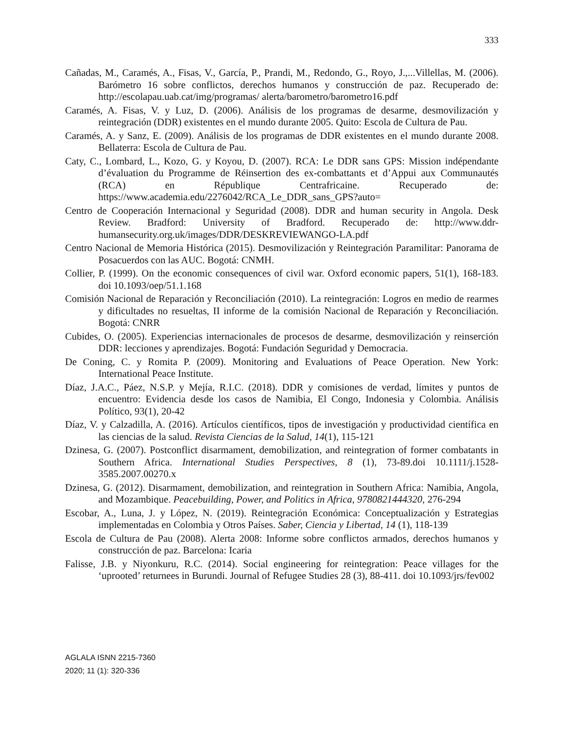333
Cañadas, M., Caramés, A., Fisas, V., García, P., Prandi, M., Redondo, G., Royo, J.,...Villellas, M. (2006). Barómetro 16 sobre conflictos, derechos humanos y construcción de paz. Recuperado de: http://escolapau.uab.cat/img/programas/ alerta/barometro/barometro16.pdf
Caramés, A. Fisas, V. y Luz, D. (2006). Análisis de los programas de desarme, desmovilización y reintegración (DDR) existentes en el mundo durante 2005. Quito: Escola de Cultura de Pau.
Caramés, A. y Sanz, E. (2009). Análisis de los programas de DDR existentes en el mundo durante 2008. Bellaterra: Escola de Cultura de Pau.
Caty, C., Lombard, L., Kozo, G. y Koyou, D. (2007). RCA: Le DDR sans GPS: Mission indépendante d’évaluation du Programme de Réinsertion des ex-combattants et d’Appui aux Communautés (RCA) en République Centrafricaine. Recuperado de: https://www.academia.edu/2276042/RCA_Le_DDR_sans_GPS?auto=
Centro de Cooperación Internacional y Seguridad (2008). DDR and human security in Angola. Desk Review. Bradford: University of Bradford. Recuperado de: http://www.ddr-humansecurity.org.uk/images/DDR/DESKREVIEWANGO-LA.pdf
Centro Nacional de Memoria Histórica (2015). Desmovilización y Reintegración Paramilitar: Panorama de Posacuerdos con las AUC. Bogotá: CNMH.
Collier, P. (1999). On the economic consequences of civil war. Oxford economic papers, 51(1), 168-183. doi 10.1093/oep/51.1.168
Comisión Nacional de Reparación y Reconciliación (2010). La reintegración: Logros en medio de rearmes y dificultades no resueltas, II informe de la comisión Nacional de Reparación y Reconciliación. Bogotá: CNRR
Cubides, O. (2005). Experiencias internacionales de procesos de desarme, desmovilización y reinserción DDR: lecciones y aprendizajes. Bogotá: Fundación Seguridad y Democracia.
De Coning, C. y Romita P. (2009). Monitoring and Evaluations of Peace Operation. New York: International Peace Institute.
Díaz, J.A.C., Páez, N.S.P. y Mejía, R.I.C. (2018). DDR y comisiones de verdad, límites y puntos de encuentro: Evidencia desde los casos de Namibia, El Congo, Indonesia y Colombia. Análisis Político, 93(1), 20-42
Díaz, V. y Calzadilla, A. (2016). Artículos científicos, tipos de investigación y productividad científica en las ciencias de la salud. Revista Ciencias de la Salud, 14(1), 115-121
Dzinesa, G. (2007). Postconflict disarmament, demobilization, and reintegration of former combatants in Southern Africa. International Studies Perspectives, 8 (1), 73-89.doi 10.1111/j.1528-3585.2007.00270.x
Dzinesa, G. (2012). Disarmament, demobilization, and reintegration in Southern Africa: Namibia, Angola, and Mozambique. Peacebuilding, Power, and Politics in Africa, 9780821444320, 276-294
Escobar, A., Luna, J. y López, N. (2019). Reintegración Económica: Conceptualización y Estrategias implementadas en Colombia y Otros Países. Saber, Ciencia y Libertad, 14 (1), 118-139
Escola de Cultura de Pau (2008). Alerta 2008: Informe sobre conflictos armados, derechos humanos y construcción de paz. Barcelona: Icaria
Falisse, J.B. y Niyonkuru, R.C. (2014). Social engineering for reintegration: Peace villages for the ‘uprooted’ returnees in Burundi. Journal of Refugee Studies 28 (3), 88-411. doi 10.1093/jrs/fev002
AGLALA ISNN 2215-7360
2020; 11 (1): 320-336